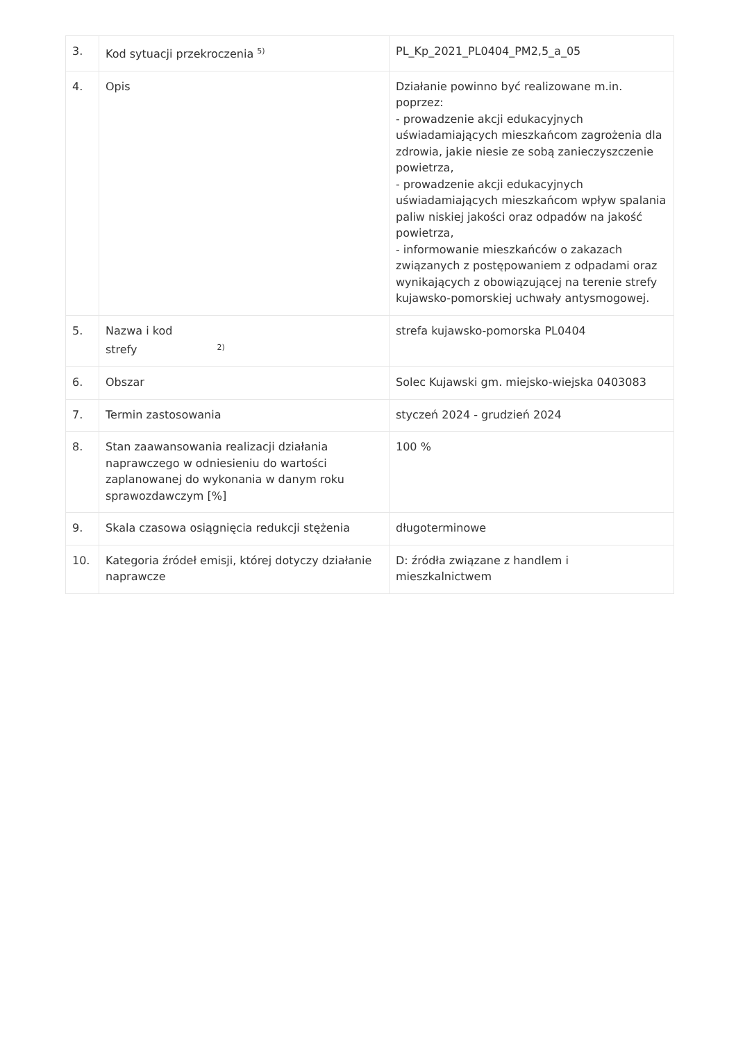| 3. | Kod sytuacji przekroczenia <sup>5)</sup> | PL_Kp_2021_PL0404_PM2,5_a_05 |
| 4. | Opis | Działanie powinno być realizowane m.in. poprzez: - prowadzenie akcji edukacyjnych uświadamiających mieszkańcom zagrożenia dla zdrowia, jakie niesie ze sobą zanieczyszczenie powietrza, - prowadzenie akcji edukacyjnych uświadamiających mieszkańcom wpływ spalania paliw niskiej jakości oraz odpadów na jakość powietrza, - informowanie mieszkańców o zakazach związanych z postępowaniem z odpadami oraz wynikających z obowiązującej na terenie strefy kujawsko-pomorskiej uchwały antysmogowej. |
| 5. | Nazwa i kod strefy <sup>2)</sup> | strefa kujawsko-pomorska PL0404 |
| 6. | Obszar | Solec Kujawski gm. miejsko-wiejska 0403083 |
| 7. | Termin zastosowania | styczeń 2024 - grudzień 2024 |
| 8. | Stan zaawansowania realizacji działania naprawczego w odniesieniu do wartości zaplanowanej do wykonania w danym roku sprawozdawczym [%] | 100 % |
| 9. | Skala czasowa osiągnięcia redukcji stężenia | długoterminowe |
| 10. | Kategoria źródeł emisji, której dotyczy działanie naprawcze | D: źródła związane z handlem i mieszkalnictwem |